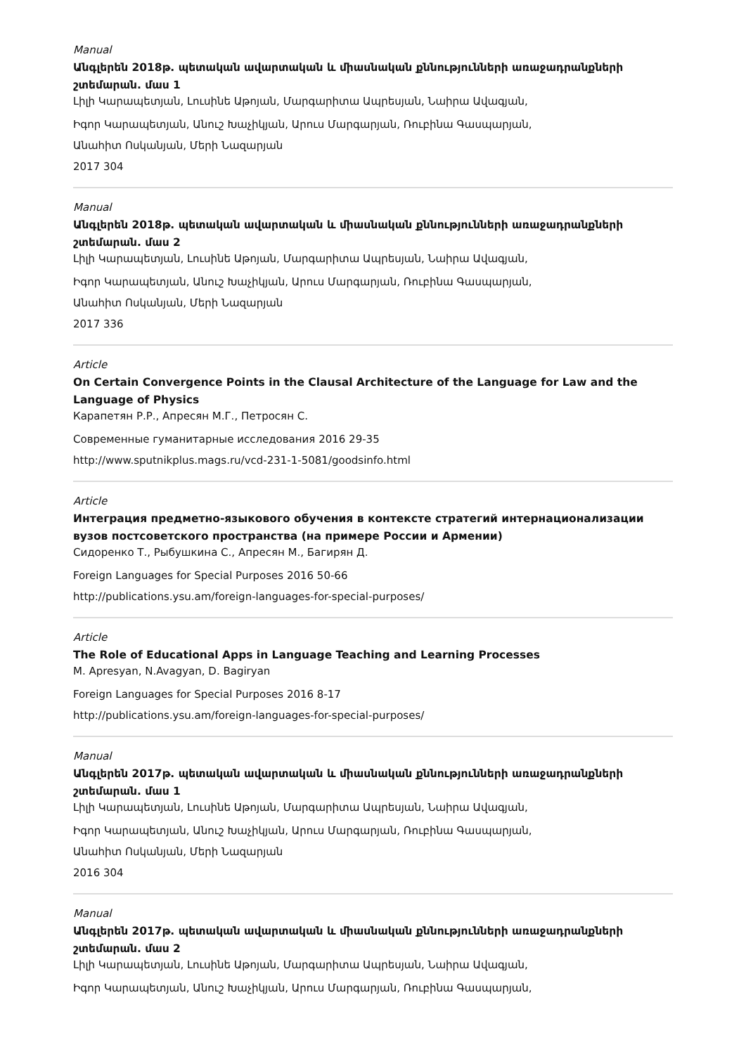Manual
Անգլերեն 2018թ. պետական ավարտական և միասնական քննությունների առաջադրանքների շտեմարան. մաս 1
Լիլի Կարապետյան, Լուսինե Աթոյան, Մարգարիտա Ապրեսյան, Նաիրա Ավագյան,
Իգոր Կարապետյան, Անուշ Խաչիկյան, Արուս Մարգարյան, Ռուբինա Գասպարյան,
Անահիտ Ոսկանյան, Մերի Նազարյան
2017 304
Manual
Անգլերեն 2018թ. պետական ավարտական և միասնական քննությունների առաջադրանքների շտեմարան. մաս 2
Լիլի Կարապետյան, Լուսինե Աթոյան, Մարգարիտա Ապրեսյան, Նաիրա Ավագյան,
Իգոր Կարապետյան, Անուշ Խաչիկյան, Արուս Մարգարյան, Ռուբինա Գասպարյան,
Անահիտ Ոսկանյան, Մերի Նազարյան
2017 336
Article
On Certain Convergence Points in the Clausal Architecture of the Language for Law and the Language of Physics
Карапетян Р.Р., Апресян М.Г., Петросян С.
Современные гуманитарные исследования 2016 29-35
http://www.sputnikplus.mags.ru/vcd-231-1-5081/goodsinfo.html
Article
Интеграция предметно-языкового обучения в контексте стратегий интернационализации вузов постсоветского пространства (на примере России и Армении)
Сидоренко Т., Рыбушкина С., Апресян М., Багирян Д.
Foreign Languages for Special Purposes 2016 50-66
http://publications.ysu.am/foreign-languages-for-special-purposes/
Article
The Role of Educational Apps in Language Teaching and Learning Processes
M. Apresyan, N.Avagyan, D. Bagiryan
Foreign Languages for Special Purposes 2016 8-17
http://publications.ysu.am/foreign-languages-for-special-purposes/
Manual
Անգլերեն 2017թ. պետական ավարտական և միասնական քննությունների առաջադրանքների շտեմարան. մաս 1
Լիլի Կարապետյան, Լուսինե Աթոյան, Մարգարիտա Ապրեսյան, Նաիրա Ավագյան,
Իգոր Կարապետյան, Անուշ Խաչիկյան, Արուս Մարգարյան, Ռուբինա Գասպարյան,
Անահիտ Ոսկանյան, Մերի Նազարյան
2016 304
Manual
Անգլերեն 2017թ. պետական ավարտական և միասնական քննությունների առաջադրանքների շտեմարան. մաս 2
Լիլի Կարապետյան, Լուսինե Աթոյան, Մարգարիտա Ապրեսյան, Նաիրա Ավագյան,
Իգոր Կարապետյան, Անուշ Խաչիկյան, Արուս Մարգարյան, Ռուբինա Գասպարյան,